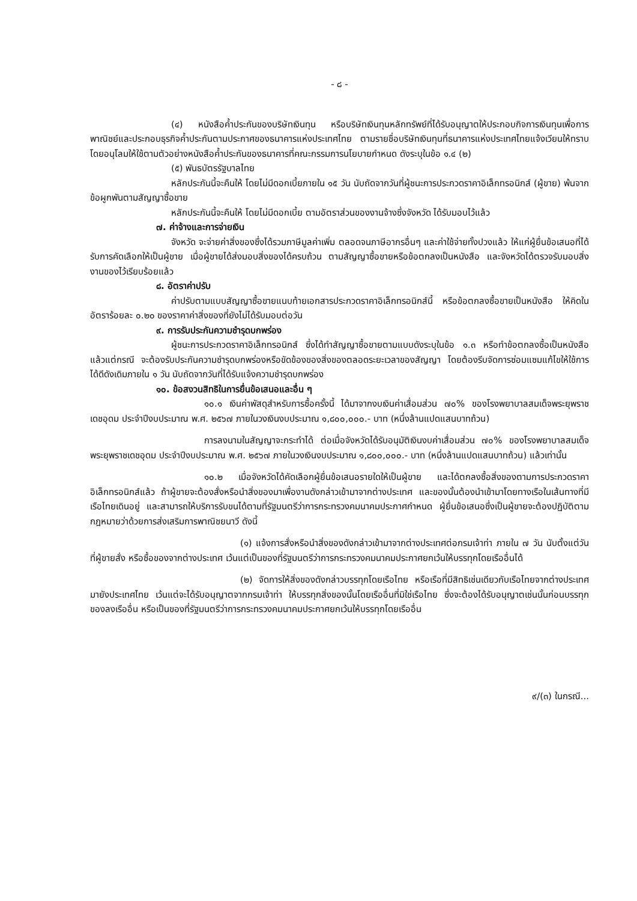- ๘ -
(๔) หนังสือค้ำประกันของบริษัทเงินทุน หรือบริษัทเงินทุนหลักทรัพย์ที่ได้รับอนุญาตให้ประกอบกิจการเงินทุนเพื่อการพาณิชย์และประกอบธุรกิจค้ำประกันตามประกาศของธนาคารแห่งประเทศไทย ตามรายชื่อบริษัทเงินทุนที่ธนาคารแห่งประเทศไทยแจ้งเวียนให้ทราบ โดยอนุโลมให้ใช้ตามตัวอย่างหนังสือค้ำประกันของธนาคารที่คณะกรรมการนโยบายกำหนด ดังระบุในข้อ ๑.๔ (๒)
(๕) พันธบัตรรัฐบาลไทย
หลักประกันนี้จะคืนให้ โดยไม่มีดอกเบี้ยภายใน ๑๕ วัน นับถัดจากวันที่ผู้ชนะการประกวดราคาอิเล็กทรอนิกส์ (ผู้ขาย) พ้นจากข้อผูกพันตามสัญญาซื้อขาย
หลักประกันนี้จะคืนให้ โดยไม่มีดอกเบี้ย ตามอัตราส่วนของงานจ้างซึ่งจังหวัด ได้รับมอบไว้แล้ว
๗. ค่าจ้างและการจ่ายเงิน
จังหวัด จะจ่ายค่าสิ่งของซึ่งได้รวมภาษีมูลค่าเพิ่ม ตลอดจนภาษีอากรอื่นๆ และค่าใช้จ่ายทั้งปวงแล้ว ให้แก่ผู้ยื่นข้อเสนอที่ได้รับการคัดเลือกให้เป็นผู้ขาย เมื่อผู้ขายได้ส่งมอบสิ่งของได้ครบถ้วน ตามสัญญาซื้อขายหรือข้อตกลงเป็นหนังสือ และจังหวัดได้ตรวจรับมอบสิ่งงานของไว้เรียบร้อยแล้ว
๘. อัตราค่าปรับ
ค่าปรับตามแบบสัญญาซื้อขายแนบท้ายเอกสารประกวดราคาอิเล็กทรอนิกส์นี้ หรือข้อตกลงซื้อขายเป็นหนังสือ ให้คิดในอัตราร้อยละ ๐.๒๐ ของราคาค่าสิ่งของที่ยังไม่ได้รับมอบต่อวัน
๙. การรับประกันความชำรุดบกพร่อง
ผู้ชนะการประกวดราคาอิเล็กทรอนิกส์ ซึ่งได้ทำสัญญาซื้อขายตามแบบดังระบุในข้อ ๑.๓ หรือทำข้อตกลงซื้อเป็นหนังสือ แล้วแต่กรณี จะต้องรับประกันความชำรุดบกพร่องหรือขัดข้องของสิ่งของตลอดระยะเวลาของสัญญา โดยต้องรีบจัดการซ่อมแซมแก้ไขให้ใช้การได้ดีดังเดิมภายใน ๑ วัน นับถัดจากวันที่ได้รับแจ้งความชำรุดบกพร่อง
๑๐. ข้อสงวนสิทธิในการยื่นข้อเสนอและอื่น ๆ
๑๐.๑ เงินค่าพัสดุสำหรับการซื้อครั้งนี้ ได้มาจากงบเงินค่าเสื่อมส่วน ๗๐% ของโรงพยาบาลสมเด็จพระยุพราชเดชอุดม ประจำปีงบประมาณ พ.ศ. ๒๕๖๗ ภายในวงเงินงบประมาณ ๑,๘๐๐,๐๐๐.- บาท (หนึ่งล้านแปดแสนบาทถ้วน)
การลงนามในสัญญาจะกระทำได้ ต่อเมื่อจังหวัดได้รับอนุมัติเงินงบค่าเสื่อมส่วน ๗๐% ของโรงพยาบาลสมเด็จพระยุพราชเดชอุดม ประจำปีงบประมาณ พ.ศ. ๒๕๖๗ ภายในวงเงินงบประมาณ ๑,๘๐๐,๐๐๐.- บาท (หนึ่งล้านแปดแสนบาทถ้วน) แล้วเท่านั้น
๑๐.๒ เมื่อจังหวัดได้คัดเลือกผู้ยื่นข้อเสนอรายใดให้เป็นผู้ขาย และได้ตกลงซื้อสิ่งของตามการประกวดราคาอิเล็กทรอนิกส์แล้ว ถ้าผู้ขายจะต้องสั่งหรือนำสิ่งของมาเพื่องานดังกล่าวเข้ามาจากต่างประเทศ และของนั้นต้องนำเข้ามาโดยทางเรือในเส้นทางที่มีเรือไทยเดินอยู่ และสามารถให้บริการรับขนได้ตามที่รัฐมนตรีว่าการกระทรวงคมนาคมประกาศกำหนด ผู้ยื่นข้อเสนอซึ่งเป็นผู้ขายจะต้องปฏิบัติตามกฎหมายว่าด้วยการส่งเสริมการพาณิชยนาวี ดังนี้
(๑) แจ้งการสั่งหรือนำสิ่งของดังกล่าวเข้ามาจากต่างประเทศต่อกรมเจ้าท่า ภายใน ๗ วัน นับตั้งแต่วันที่ผู้ขายสั่ง หรือซื้อของจากต่างประเทศ เว้นแต่เป็นของที่รัฐมนตรีว่าการกระทรวงคมนาคมประกาศยกเว้นให้บรรทุกโดยเรืออื่นได้
(๒) จัดการให้สิ่งของดังกล่าวบรรทุกโดยเรือไทย หรือเรือที่มีสิทธิเช่นเดียวกับเรือไทยจากต่างประเทศมายังประเทศไทย เว้นแต่จะได้รับอนุญาตจากกรมเจ้าท่า ให้บรรทุกสิ่งของนั้นโดยเรืออื่นที่มิใช่เรือไทย ซึ่งจะต้องได้รับอนุญาตเช่นนั้นก่อนบรรทุกของลงเรืออื่น หรือเป็นของที่รัฐมนตรีว่าการกระทรวงคมนาคมประกาศยกเว้นให้บรรทุกโดยเรืออื่น
๙/(๓) ในกรณี...